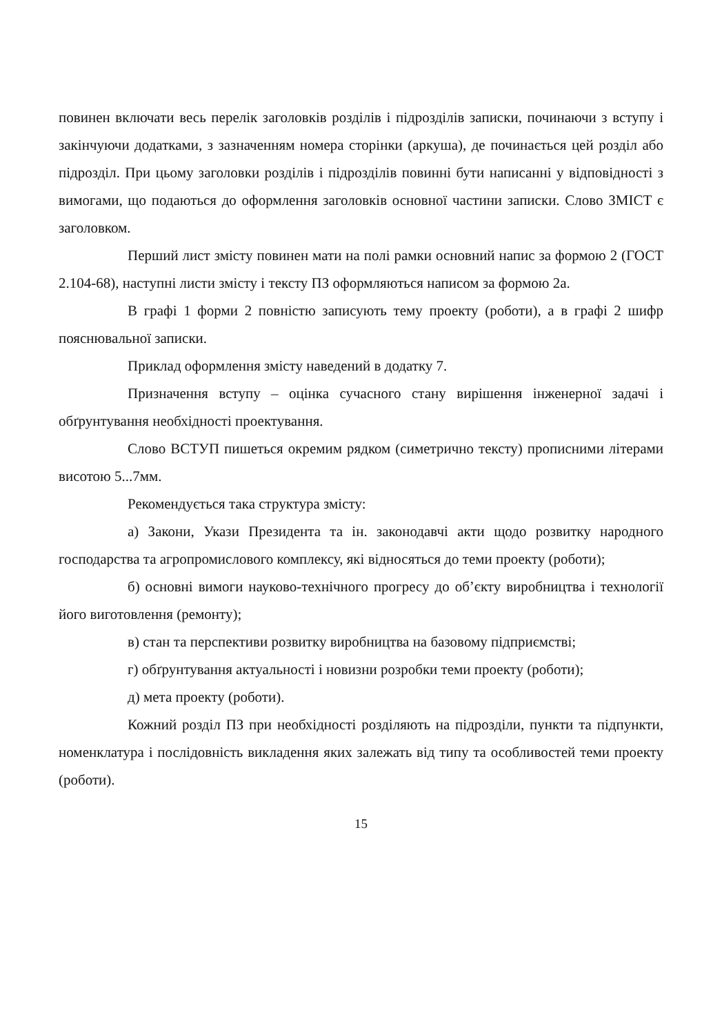повинен включати весь перелік заголовків розділів і підрозділів записки, починаючи з вступу і закінчуючи додатками, з зазначенням номера сторінки (аркуша), де починається цей розділ або підрозділ. При цьому заголовки розділів і підрозділів повинні бути написанні у відповідності з вимогами, що подаються до оформлення заголовків основної частини записки. Слово ЗМІСТ є заголовком.
Перший лист змісту повинен мати на полі рамки основний напис за формою 2 (ГОСТ 2.104-68), наступні листи змісту і тексту ПЗ оформляються написом за формою 2а.
В графі 1 форми 2 повністю записують тему проекту (роботи), а в графі 2 шифр пояснювальної записки.
Приклад оформлення змісту наведений в додатку 7.
Призначення вступу – оцінка сучасного стану вирішення інженерної задачі і обґрунтування необхідності проектування.
Слово ВСТУП пишеться окремим рядком (симетрично тексту) прописними літерами висотою 5...7мм.
Рекомендується така структура змісту:
а) Закони, Укази Президента та ін. законодавчі акти щодо розвитку народного господарства та агропромислового комплексу, які відносяться до теми проекту (роботи);
б) основні вимоги науково-технічного прогресу до об’єкту виробництва і технології його виготовлення (ремонту);
в) стан та перспективи розвитку виробництва на базовому підприємстві;
г) обґрунтування актуальності і новизни розробки теми проекту (роботи);
д) мета проекту (роботи).
Кожний розділ ПЗ при необхідності розділяють на підрозділи, пункти та підпункти, номенклатура і послідовність викладення яких залежать від типу та особливостей теми проекту (роботи).
15